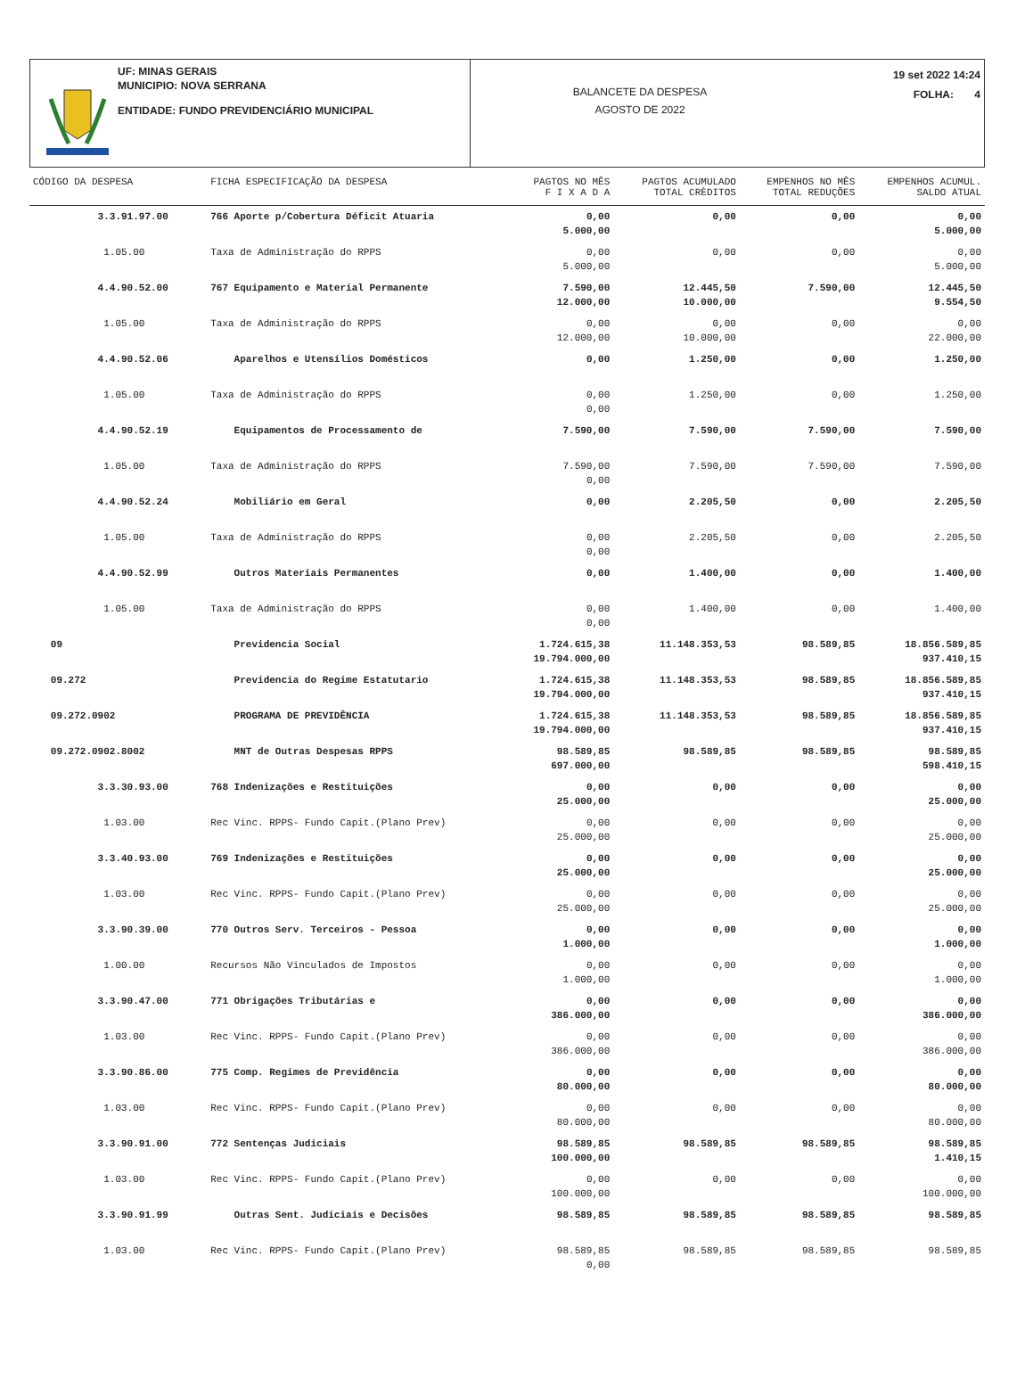UF: MINAS GERAIS
MUNICIPIO: NOVA SERRANA
ENTIDADE: FUNDO PREVIDENCIÁRIO MUNICIPAL
BALANCETE DA DESPESA
AGOSTO DE 2022
19 set 2022 14:24
FOLHA: 4
| CÓDIGO DA DESPESA | FICHA ESPECIFICAÇÃO DA DESPESA | PAGTOS NO MÊS F I X A D A | PAGTOS ACUMULADO TOTAL CRÈDITOS | EMPENHOS NO MÊS TOTAL REDUÇÕES | EMPENHOS ACUMUL. SALDO ATUAL |
| --- | --- | --- | --- | --- | --- |
| 3.3.91.97.00 | 766 Aporte p/Cobertura Déficit Atuaria | 0,00 5.000,00 | 0,00 | 0,00 | 0,00 5.000,00 |
| 1.05.00 | Taxa de Administração do RPPS | 0,00 5.000,00 | 0,00 | 0,00 | 0,00 5.000,00 |
| 4.4.90.52.00 | 767 Equipamento e Material Permanente | 7.590,00 12.000,00 | 12.445,50 10.000,00 | 7.590,00 | 12.445,50 9.554,50 |
| 1.05.00 | Taxa de Administração do RPPS | 0,00 12.000,00 | 0,00 10.000,00 | 0,00 | 0,00 22.000,00 |
| 4.4.90.52.06 | Aparelhos e Utensílios Domésticos | 0,00 | 1.250,00 | 0,00 | 1.250,00 |
| 1.05.00 | Taxa de Administração do RPPS | 0,00 0,00 | 1.250,00 | 0,00 | 1.250,00 |
| 4.4.90.52.19 | Equipamentos de Processamento de | 7.590,00 | 7.590,00 | 7.590,00 | 7.590,00 |
| 1.05.00 | Taxa de Administração do RPPS | 7.590,00 0,00 | 7.590,00 | 7.590,00 | 7.590,00 |
| 4.4.90.52.24 | Mobiliário em Geral | 0,00 | 2.205,50 | 0,00 | 2.205,50 |
| 1.05.00 | Taxa de Administração do RPPS | 0,00 0,00 | 2.205,50 | 0,00 | 2.205,50 |
| 4.4.90.52.99 | Outros Materiais Permanentes | 0,00 | 1.400,00 | 0,00 | 1.400,00 |
| 1.05.00 | Taxa de Administração do RPPS | 0,00 0,00 | 1.400,00 | 0,00 | 1.400,00 |
| 09 | Previdencia Social | 1.724.615,38 19.794.000,00 | 11.148.353,53 | 98.589,85 | 18.856.589,85 937.410,15 |
| 09.272 | Previdencia do Regime Estatutario | 1.724.615,38 19.794.000,00 | 11.148.353,53 | 98.589,85 | 18.856.589,85 937.410,15 |
| 09.272.0902 | PROGRAMA DE PREVIDÊNCIA | 1.724.615,38 19.794.000,00 | 11.148.353,53 | 98.589,85 | 18.856.589,85 937.410,15 |
| 09.272.0902.8002 | MNT de Outras Despesas RPPS | 98.589,85 697.000,00 | 98.589,85 | 98.589,85 | 98.589,85 598.410,15 |
| 3.3.30.93.00 | 768 Indenizações e Restituições | 0,00 25.000,00 | 0,00 | 0,00 | 0,00 25.000,00 |
| 1.03.00 | Rec Vinc. RPPS- Fundo Capit.(Plano Prev) | 0,00 25.000,00 | 0,00 | 0,00 | 0,00 25.000,00 |
| 3.3.40.93.00 | 769 Indenizações e Restituições | 0,00 25.000,00 | 0,00 | 0,00 | 0,00 25.000,00 |
| 1.03.00 | Rec Vinc. RPPS- Fundo Capit.(Plano Prev) | 0,00 25.000,00 | 0,00 | 0,00 | 0,00 25.000,00 |
| 3.3.90.39.00 | 770 Outros Serv. Terceiros - Pessoa | 0,00 1.000,00 | 0,00 | 0,00 | 0,00 1.000,00 |
| 1.00.00 | Recursos Não Vinculados de Impostos | 0,00 1.000,00 | 0,00 | 0,00 | 0,00 1.000,00 |
| 3.3.90.47.00 | 771 Obrigações Tributárias e | 0,00 386.000,00 | 0,00 | 0,00 | 0,00 386.000,00 |
| 1.03.00 | Rec Vinc. RPPS- Fundo Capit.(Plano Prev) | 0,00 386.000,00 | 0,00 | 0,00 | 0,00 386.000,00 |
| 3.3.90.86.00 | 775 Comp. Regimes de Previdência | 0,00 80.000,00 | 0,00 | 0,00 | 0,00 80.000,00 |
| 1.03.00 | Rec Vinc. RPPS- Fundo Capit.(Plano Prev) | 0,00 80.000,00 | 0,00 | 0,00 | 0,00 80.000,00 |
| 3.3.90.91.00 | 772 Sentenças Judiciais | 98.589,85 100.000,00 | 98.589,85 | 98.589,85 | 98.589,85 1.410,15 |
| 1.03.00 | Rec Vinc. RPPS- Fundo Capit.(Plano Prev) | 0,00 100.000,00 | 0,00 | 0,00 | 0,00 100.000,00 |
| 3.3.90.91.99 | Outras Sent. Judiciais e Decisões | 98.589,85 | 98.589,85 | 98.589,85 | 98.589,85 |
| 1.03.00 | Rec Vinc. RPPS- Fundo Capit.(Plano Prev) | 98.589,85 0,00 | 98.589,85 | 98.589,85 | 98.589,85 |